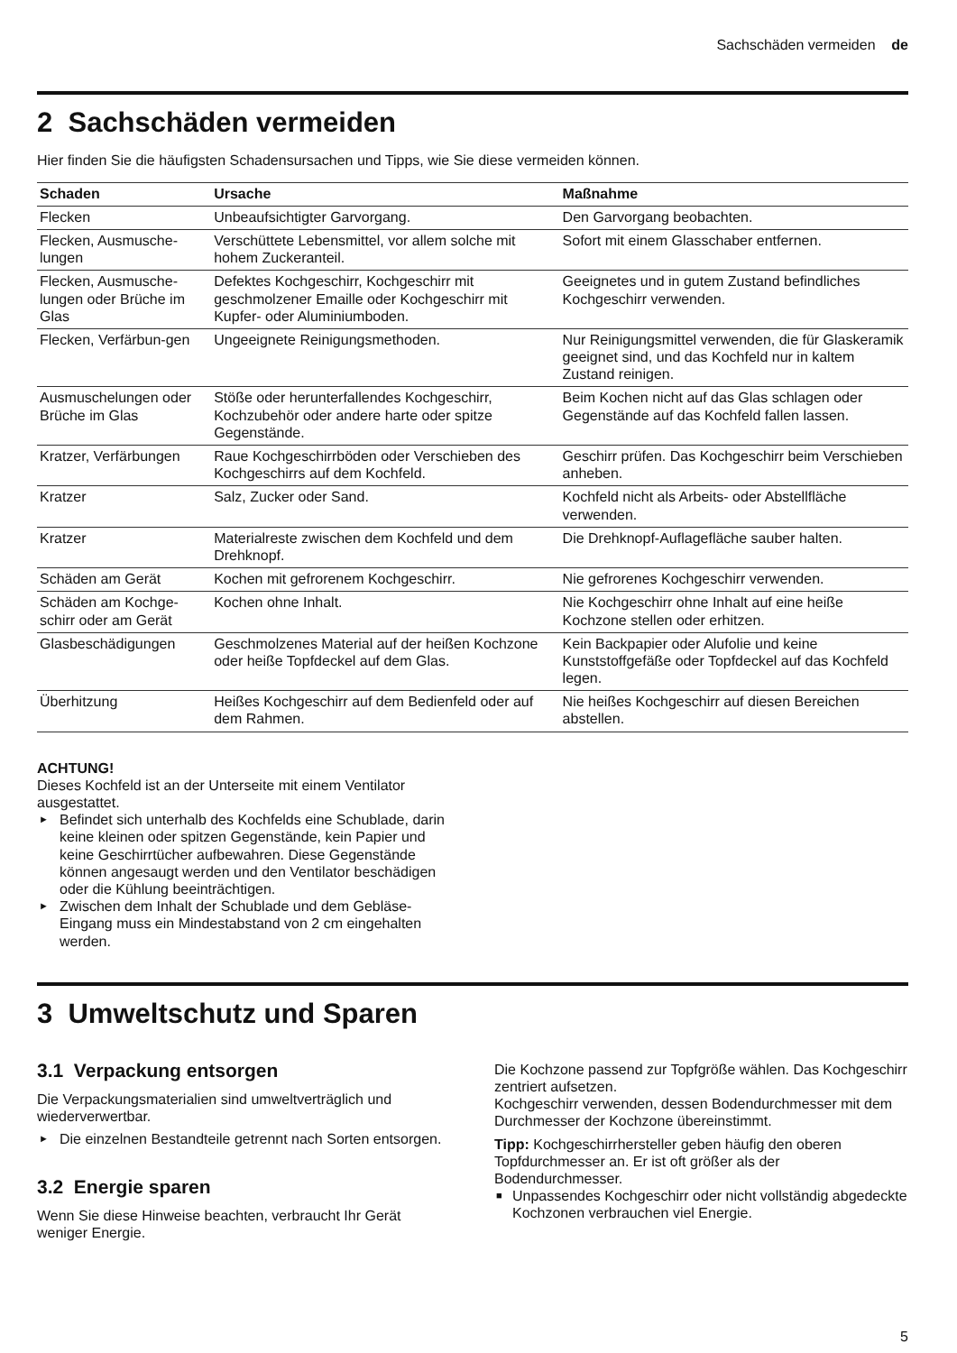Sachschäden vermeiden de
2 Sachschäden vermeiden
Hier finden Sie die häufigsten Schadensursachen und Tipps, wie Sie diese vermeiden können.
| Schaden | Ursache | Maßnahme |
| --- | --- | --- |
| Flecken | Unbeaufsichtigter Garvorgang. | Den Garvorgang beobachten. |
| Flecken, Ausmusche-lungen | Verschüttete Lebensmittel, vor allem solche mit hohem Zuckeranteil. | Sofort mit einem Glasschaber entfernen. |
| Flecken, Ausmusche-lungen oder Brüche im Glas | Defektes Kochgeschirr, Kochgeschirr mit geschmolzener Emaille oder Kochgeschirr mit Kupfer- oder Aluminiumboden. | Geeignetes und in gutem Zustand befindliches Kochgeschirr verwenden. |
| Flecken, Verfärbun-gen | Ungeeignete Reinigungsmethoden. | Nur Reinigungsmittel verwenden, die für Glaskeramik geeignet sind, und das Kochfeld nur in kaltem Zustand reinigen. |
| Ausmuschelungen oder Brüche im Glas | Stöße oder herunterfallendes Kochgeschirr, Kochzubehör oder andere harte oder spitze Gegenstände. | Beim Kochen nicht auf das Glas schlagen oder Gegenstände auf das Kochfeld fallen lassen. |
| Kratzer, Verfärbungen | Raue Kochgeschirrböden oder Verschieben des Kochgeschirrs auf dem Kochfeld. | Geschirr prüfen. Das Kochgeschirr beim Verschieben anheben. |
| Kratzer | Salz, Zucker oder Sand. | Kochfeld nicht als Arbeits- oder Abstellfläche verwenden. |
| Kratzer | Materialreste zwischen dem Kochfeld und dem Drehknopf. | Die Drehknopf-Auflagefläche sauber halten. |
| Schäden am Gerät | Kochen mit gefrorenem Kochgeschirr. | Nie gefrorenes Kochgeschirr verwenden. |
| Schäden am Kochge-schirr oder am Gerät | Kochen ohne Inhalt. | Nie Kochgeschirr ohne Inhalt auf eine heiße Kochzone stellen oder erhitzen. |
| Glasbeschädigungen | Geschmolzenes Material auf der heißen Kochzone oder heiße Topfdeckel auf dem Glas. | Kein Backpapier oder Alufolie und keine Kunststoffgefäße oder Topfdeckel auf das Kochfeld legen. |
| Überhitzung | Heißes Kochgeschirr auf dem Bedienfeld oder auf dem Rahmen. | Nie heißes Kochgeschirr auf diesen Bereichen abstellen. |
ACHTUNG!
Dieses Kochfeld ist an der Unterseite mit einem Ventilator ausgestattet.
► Befindet sich unterhalb des Kochfelds eine Schublade, darin keine kleinen oder spitzen Gegenstände, kein Papier und keine Geschirrtücher aufbewahren. Diese Gegenstände können angesaugt werden und den Ventilator beschädigen oder die Kühlung beeinträchtigen.
► Zwischen dem Inhalt der Schublade und dem Gebläse-Eingang muss ein Mindestabstand von 2 cm eingehalten werden.
3 Umweltschutz und Sparen
3.1 Verpackung entsorgen
Die Verpackungsmaterialien sind umweltverträglich und wiederverwertbar.
► Die einzelnen Bestandteile getrennt nach Sorten entsorgen.
3.2 Energie sparen
Wenn Sie diese Hinweise beachten, verbraucht Ihr Gerät weniger Energie.
Die Kochzone passend zur Topfgröße wählen. Das Kochgeschirr zentriert aufsetzen.
Kochgeschirr verwenden, dessen Bodendurchmesser mit dem Durchmesser der Kochzone übereinstimmt.
Tipp: Kochgeschirrhersteller geben häufig den oberen Topfdurchmesser an. Er ist oft größer als der Bodendurchmesser.
■ Unpassendes Kochgeschirr oder nicht vollständig abgedeckte Kochzonen verbrauchen viel Energie.
5